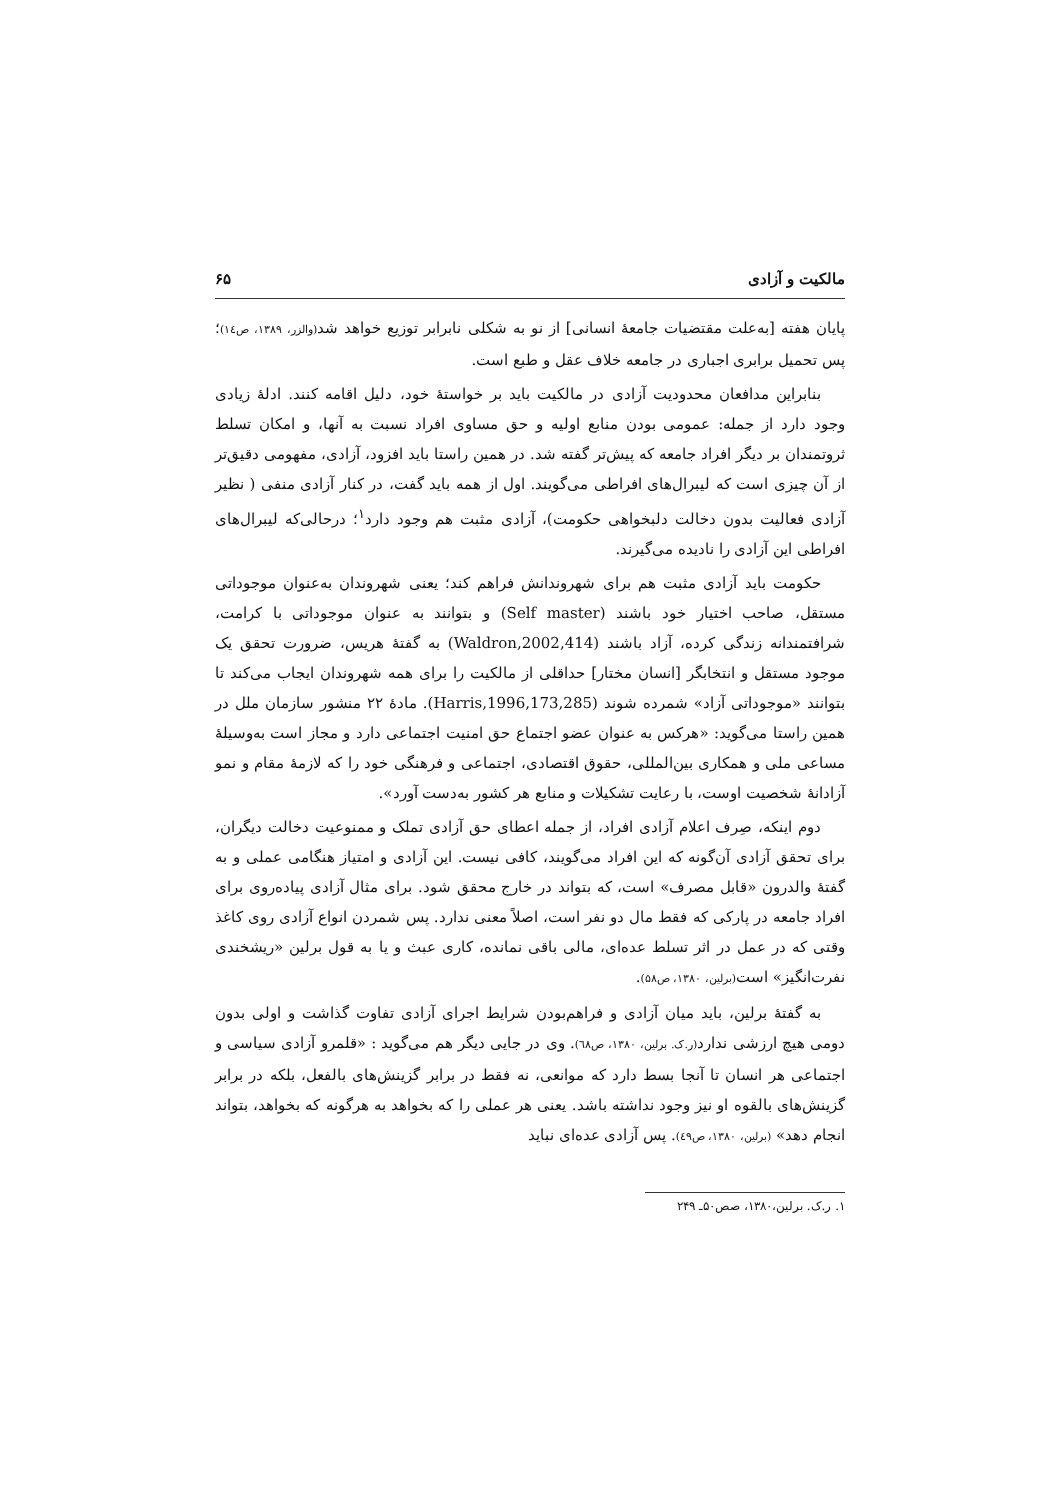مالکیت و آزادی ۶۵
پایان هفته [به‌علت مقتضیات جامعهٔ انسانی] از نو به شکلی نابرابر توزیع خواهد شد(والزر، ۱۳۸۹، ص۱٤)؛ پس تحمیل برابری اجباری در جامعه خلاف عقل و طبع است.
بنابراین مدافعان محدودیت آزادی در مالکیت باید بر خواستهٔ خود، دلیل اقامه کنند. ادلهٔ زیادی وجود دارد از جمله: عمومی بودن منابع اولیه و حق مساوی افراد نسبت به آنها، و امکان تسلط ثروتمندان بر دیگر افراد جامعه که پیش‌تر گفته شد. در همین راستا باید افزود، آزادی، مفهومی دقیق‌تر از آن چیزی است که لیبرال‌های افراطی می‌گویند. اول از همه باید گفت، در کنار آزادی منفی ( نظیر آزادی فعالیت بدون دخالت دلبخواهی حکومت)، آزادی مثبت هم وجود دارد<sup>۱</sup>؛ درحالی‌که لیبرال‌های افراطی این آزادی را نادیده می‌گیرند.
حکومت باید آزادی مثبت هم برای شهروندانش فراهم کند؛ یعنی شهروندان به‌عنوان موجوداتی مستقل، صاحب اختیار خود باشند (Self master) و بتوانند به عنوان موجوداتی با کرامت، شرافتمندانه زندگی کرده، آزاد باشند (Waldron,2002,414) به گفتهٔ هریس، ضرورت تحقق یک موجود مستقل و انتخابگر [انسان مختار] حداقلی از مالکیت را برای همه شهروندان ایجاب می‌کند تا بتوانند «موجوداتی آزاد» شمرده شوند (Harris,1996,173,285). مادهٔ ۲۲ منشور سازمان ملل در همین راستا می‌گوید: «هرکس به عنوان عضو اجتماع حق امنیت اجتماعی دارد و مجاز است به‌وسیلهٔ مساعی ملی و همکاری بین‌المللی، حقوق اقتصادی، اجتماعی و فرهنگی خود را که لازمهٔ مقام و نمو آزادانهٔ شخصیت اوست، با رعایت تشکیلات و منابع هر کشور به‌دست آورد».
دوم اینکه، صِرف اعلام آزادی افراد، از جمله اعطای حق آزادی تملک و ممنوعیت دخالت دیگران، برای تحقق آزادی آن‌گونه که این افراد می‌گویند، کافی نیست. این آزادی و امتیاز هنگامی عملی و به گفتهٔ والدرون «قابل مصرف» است، که بتواند در خارج محقق شود. برای مثال آزادی پیاده‌روی برای افراد جامعه در پارکی که فقط مال دو نفر است، اصلاً معنی ندارد. پس شمردن انواع آزادی روی کاغذ وقتی که در عمل در اثر تسلط عده‌ای، مالی باقی نمانده، کاری عبث و یا به قول برلین «ریشخندی نفرت‌انگیز» است(برلین، ۱۳۸۰، ص۵۸).
به گفتهٔ برلین، باید میان آزادی و فراهم‌بودن شرایط اجرای آزادی تفاوت گذاشت و اولی بدون دومی هیچ ارزشی ندارد(ر.ک. برلین، ۱۳۸۰، ص٦٨). وی در جایی دیگر هم می‌گوید : «قلمرو آزادی سیاسی و اجتماعی هر انسان تا آنجا بسط دارد که موانعی، نه فقط در برابر گزینش‌های بالفعل، بلکه در برابر گزینش‌های بالقوه او نیز وجود نداشته باشد. یعنی هر عملی را که بخواهد به هرگونه که بخواهد، بتواند انجام دهد» (برلین، ۱۳۸۰، ص٤۹). پس آزادی عده‌ای نباید
۱. ر.ک. برلین،۱۳۸۰، صص۵۰ـ ۲۴۹